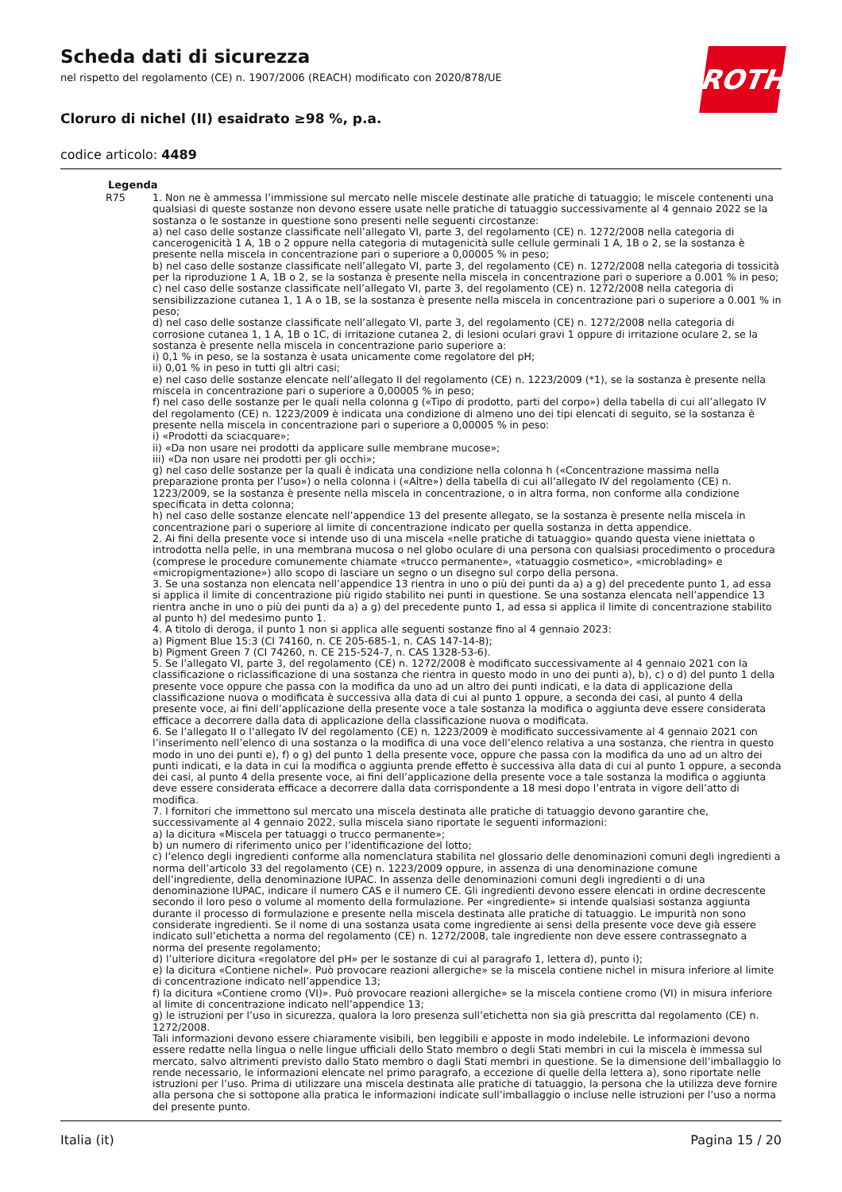Scheda dati di sicurezza
nel rispetto del regolamento (CE) n. 1907/2006 (REACH) modificato con 2020/878/UE
ROTH
Cloruro di nichel (II) esaidrato ≥98 %, p.a.
codice articolo: 4489
Legenda
R75 1. Non ne è ammessa l’immissione sul mercato nelle miscele destinate alle pratiche di tatuaggio; le miscele contenenti una qualsiasi di queste sostanze non devono essere usate nelle pratiche di tatuaggio successivamente al 4 gennaio 2022 se la sostanza o le sostanze in questione sono presenti nelle seguenti circostanze:
a) nel caso delle sostanze classificate nell’allegato VI, parte 3, del regolamento (CE) n. 1272/2008 nella categoria di cancerogenicità 1 A, 1B o 2 oppure nella categoria di mutagenicità sulle cellule germinali 1 A, 1B o 2, se la sostanza è presente nella miscela in concentrazione pari o superiore a 0,00005 % in peso;
b) nel caso delle sostanze classificate nell’allegato VI, parte 3, del regolamento (CE) n. 1272/2008 nella categoria di tossicità per la riproduzione 1 A, 1B o 2, se la sostanza è presente nella miscela in concentrazione pari o superiore a 0.001 % in peso;
c) nel caso delle sostanze classificate nell’allegato VI, parte 3, del regolamento (CE) n. 1272/2008 nella categoria di sensibilizzazione cutanea 1, 1 A o 1B, se la sostanza è presente nella miscela in concentrazione pari o superiore a 0.001 % in peso;
d) nel caso delle sostanze classificate nell’allegato VI, parte 3, del regolamento (CE) n. 1272/2008 nella categoria di corrosione cutanea 1, 1 A, 1B o 1C, di irritazione cutanea 2, di lesioni oculari gravi 1 oppure di irritazione oculare 2, se la sostanza è presente nella miscela in concentrazione pario superiore a:
i) 0,1 % in peso, se la sostanza è usata unicamente come regolatore del pH;
ii) 0,01 % in peso in tutti gli altri casi;
e) nel caso delle sostanze elencate nell’allegato II del regolamento (CE) n. 1223/2009 (*1), se la sostanza è presente nella miscela in concentrazione pari o superiore a 0,00005 % in peso;
f) nel caso delle sostanze per le quali nella colonna g («Tipo di prodotto, parti del corpo») della tabella di cui all’allegato IV del regolamento (CE) n. 1223/2009 è indicata una condizione di almeno uno dei tipi elencati di seguito, se la sostanza è presente nella miscela in concentrazione pari o superiore a 0,00005 % in peso:
i) «Prodotti da sciacquare»;
ii) «Da non usare nei prodotti da applicare sulle membrane mucose»;
iii) «Da non usare nei prodotti per gli occhi»;
g) nel caso delle sostanze per la quali è indicata una condizione nella colonna h («Concentrazione massima nella preparazione pronta per l’uso») o nella colonna i («Altre») della tabella di cui all’allegato IV del regolamento (CE) n. 1223/2009, se la sostanza è presente nella miscela in concentrazione, o in altra forma, non conforme alla condizione specificata in detta colonna;
h) nel caso delle sostanze elencate nell’appendice 13 del presente allegato, se la sostanza è presente nella miscela in concentrazione pari o superiore al limite di concentrazione indicato per quella sostanza in detta appendice.
2. Ai fini della presente voce si intende uso di una miscela «nelle pratiche di tatuaggio» quando questa viene iniettata o introdotta nella pelle, in una membrana mucosa o nel globo oculare di una persona con qualsiasi procedimento o procedura (comprese le procedure comunemente chiamate «trucco permanente», «tatuaggio cosmetico», «microblading» e «micropigmentazione») allo scopo di lasciare un segno o un disegno sul corpo della persona.
3. Se una sostanza non elencata nell’appendice 13 rientra in uno o più dei punti da a) a g) del precedente punto 1, ad essa si applica il limite di concentrazione più rigido stabilito nei punti in questione. Se una sostanza elencata nell’appendice 13 rientra anche in uno o più dei punti da a) a g) del precedente punto 1, ad essa si applica il limite di concentrazione stabilito al punto h) del medesimo punto 1.
4. A titolo di deroga, il punto 1 non si applica alle seguenti sostanze fino al 4 gennaio 2023:
a) Pigment Blue 15:3 (CI 74160, n. CE 205-685-1, n. CAS 147-14-8);
b) Pigment Green 7 (CI 74260, n. CE 215-524-7, n. CAS 1328-53-6).
5. Se l’allegato VI, parte 3, del regolamento (CE) n. 1272/2008 è modificato successivamente al 4 gennaio 2021 con la classificazione o riclassificazione di una sostanza che rientra in questo modo in uno dei punti a), b), c) o d) del punto 1 della presente voce oppure che passa con la modifica da uno ad un altro dei punti indicati, e la data di applicazione della classificazione nuova o modificata è successiva alla data di cui al punto 1 oppure, a seconda dei casi, al punto 4 della presente voce, ai fini dell’applicazione della presente voce a tale sostanza la modifica o aggiunta deve essere considerata efficace a decorrere dalla data di applicazione della classificazione nuova o modificata.
6. Se l’allegato II o l’allegato IV del regolamento (CE) n. 1223/2009 è modificato successivamente al 4 gennaio 2021 con l’inserimento nell’elenco di una sostanza o la modifica di una voce dell’elenco relativa a una sostanza, che rientra in questo modo in uno dei punti e), f) o g) del punto 1 della presente voce, oppure che passa con la modifica da uno ad un altro dei punti indicati, e la data in cui la modifica o aggiunta prende effetto è successiva alla data di cui al punto 1 oppure, a seconda dei casi, al punto 4 della presente voce, ai fini dell’applicazione della presente voce a tale sostanza la modifica o aggiunta deve essere considerata efficace a decorrere dalla data corrispondente a 18 mesi dopo l’entrata in vigore dell’atto di modifica.
7. I fornitori che immettono sul mercato una miscela destinata alle pratiche di tatuaggio devono garantire che, successivamente al 4 gennaio 2022, sulla miscela siano riportate le seguenti informazioni:
a) la dicitura «Miscela per tatuaggi o trucco permanente»;
b) un numero di riferimento unico per l’identificazione del lotto;
c) l’elenco degli ingredienti conforme alla nomenclatura stabilita nel glossario delle denominazioni comuni degli ingredienti a norma dell’articolo 33 del regolamento (CE) n. 1223/2009 oppure, in assenza di una denominazione comune dell’ingrediente, della denominazione IUPAC. In assenza delle denominazioni comuni degli ingredienti o di una denominazione IUPAC, indicare il numero CAS e il numero CE. Gli ingredienti devono essere elencati in ordine decrescente secondo il loro peso o volume al momento della formulazione. Per «ingrediente» si intende qualsiasi sostanza aggiunta durante il processo di formulazione e presente nella miscela destinata alle pratiche di tatuaggio. Le impurità non sono considerate ingredienti. Se il nome di una sostanza usata come ingrediente ai sensi della presente voce deve già essere indicato sull’etichetta a norma del regolamento (CE) n. 1272/2008, tale ingrediente non deve essere contrassegnato a norma del presente regolamento;
d) l’ulteriore dicitura «regolatore del pH» per le sostanze di cui al paragrafo 1, lettera d), punto i);
e) la dicitura «Contiene nichel». Può provocare reazioni allergiche» se la miscela contiene nichel in misura inferiore al limite di concentrazione indicato nell’appendice 13;
f) la dicitura «Contiene cromo (VI)». Può provocare reazioni allergiche» se la miscela contiene cromo (VI) in misura inferiore al limite di concentrazione indicato nell’appendice 13;
g) le istruzioni per l’uso in sicurezza, qualora la loro presenza sull’etichetta non sia già prescritta dal regolamento (CE) n. 1272/2008.
Tali informazioni devono essere chiaramente visibili, ben leggibili e apposte in modo indelebile. Le informazioni devono essere redatte nella lingua o nelle lingue ufficiali dello Stato membro o degli Stati membri in cui la miscela è immessa sul mercato, salvo altrimenti previsto dallo Stato membro o dagli Stati membri in questione. Se la dimensione dell’imballaggio lo rende necessario, le informazioni elencate nel primo paragrafo, a eccezione di quelle della lettera a), sono riportate nelle istruzioni per l’uso. Prima di utilizzare una miscela destinata alle pratiche di tatuaggio, la persona che la utilizza deve fornire alla persona che si sottopone alla pratica le informazioni indicate sull’imballaggio o incluse nelle istruzioni per l’uso a norma del presente punto.
Italia (it) Pagina 15 / 20